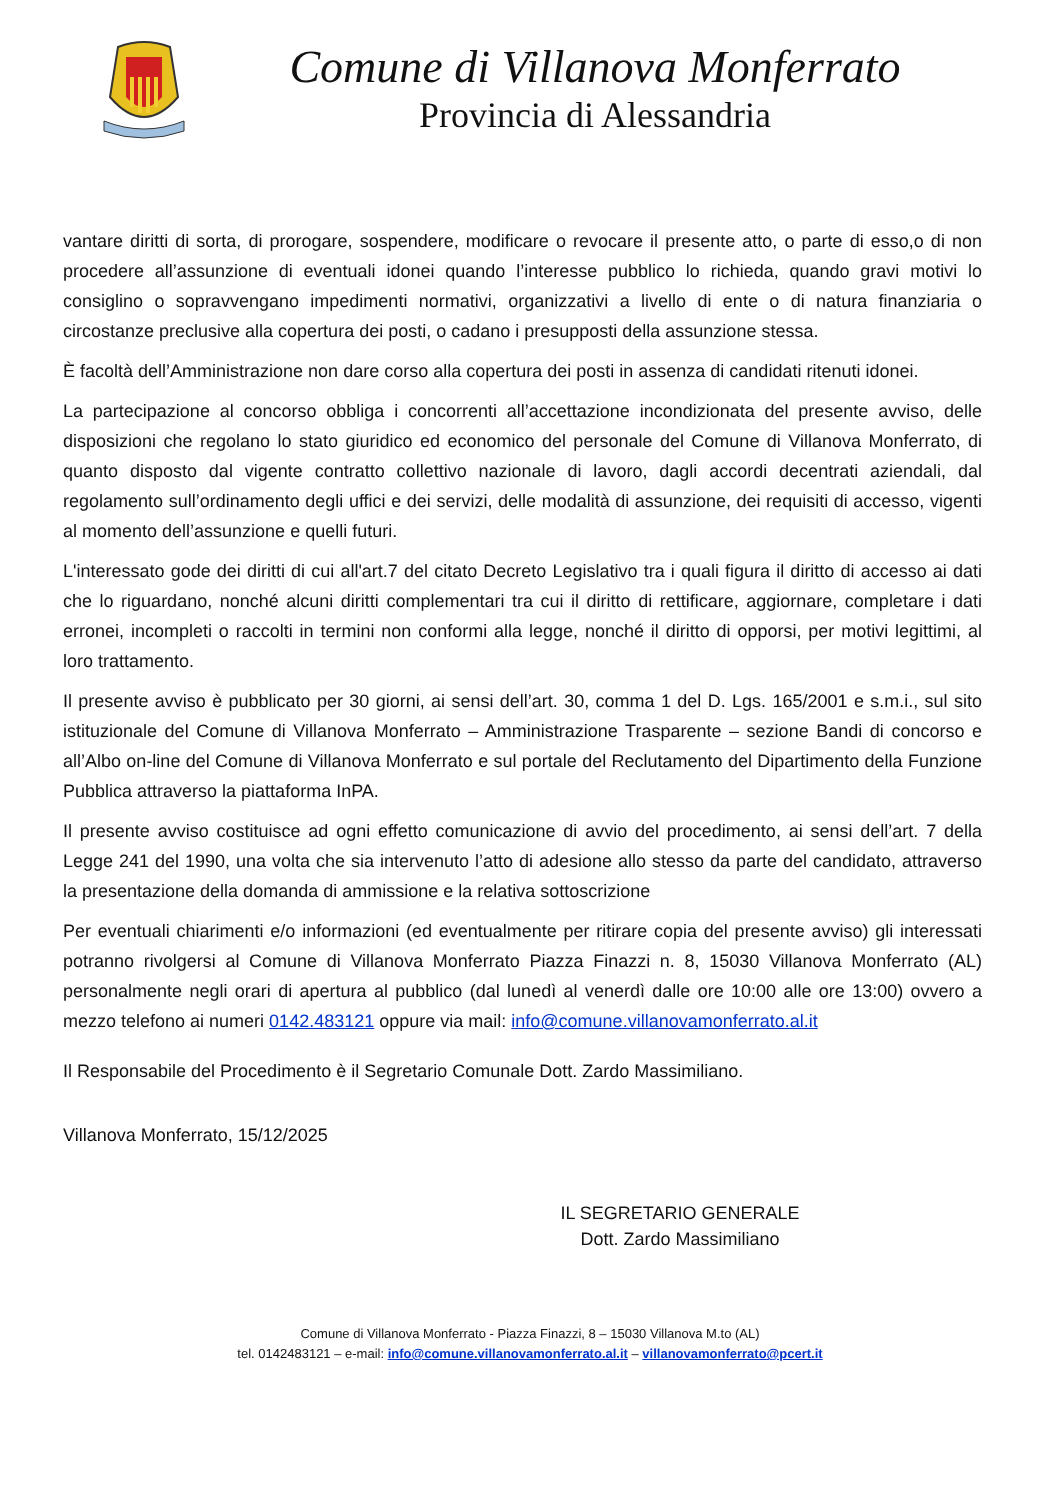Comune di Villanova Monferrato
Provincia di Alessandria
vantare diritti di sorta, di prorogare, sospendere, modificare o revocare il presente atto, o parte di esso,o di non procedere all’assunzione di eventuali idonei quando l’interesse pubblico lo richieda, quando gravi motivi lo consiglino o sopravvengano impedimenti normativi, organizzativi a livello di ente o di natura finanziaria o circostanze preclusive alla copertura dei posti, o cadano i presupposti della assunzione stessa.
È facoltà dell’Amministrazione non dare corso alla copertura dei posti in assenza di candidati ritenuti idonei.
La partecipazione al concorso obbliga i concorrenti all’accettazione incondizionata del presente avviso, delle disposizioni che regolano lo stato giuridico ed economico del personale del Comune di Villanova Monferrato, di quanto disposto dal vigente contratto collettivo nazionale di lavoro, dagli accordi decentrati aziendali, dal regolamento sull’ordinamento degli uffici e dei servizi, delle modalità di assunzione, dei requisiti di accesso, vigenti al momento dell’assunzione e quelli futuri.
L'interessato gode dei diritti di cui all'art.7 del citato Decreto Legislativo tra i quali figura il diritto di accesso ai dati che lo riguardano, nonché alcuni diritti complementari tra cui il diritto di rettificare, aggiornare, completare i dati erronei, incompleti o raccolti in termini non conformi alla legge, nonché il diritto di opporsi, per motivi legittimi, al loro trattamento.
Il presente avviso è pubblicato per 30 giorni, ai sensi dell’art. 30, comma 1 del D. Lgs. 165/2001 e s.m.i., sul sito istituzionale del Comune di Villanova Monferrato – Amministrazione Trasparente – sezione Bandi di concorso e all’Albo on-line del Comune di Villanova Monferrato e sul portale del Reclutamento del Dipartimento della Funzione Pubblica attraverso la piattaforma InPA.
Il presente avviso costituisce ad ogni effetto comunicazione di avvio del procedimento, ai sensi dell’art. 7 della Legge 241 del 1990, una volta che sia intervenuto l’atto di adesione allo stesso da parte del candidato, attraverso la presentazione della domanda di ammissione e la relativa sottoscrizione
Per eventuali chiarimenti e/o informazioni (ed eventualmente per ritirare copia del presente avviso) gli interessati potranno rivolgersi al Comune di Villanova Monferrato Piazza Finazzi n. 8, 15030 Villanova Monferrato (AL) personalmente negli orari di apertura al pubblico (dal lunedì al venerdì dalle ore 10:00 alle ore 13:00) ovvero a mezzo telefono ai numeri 0142.483121 oppure via mail: info@comune.villanovamonferrato.al.it
Il Responsabile del Procedimento è il Segretario Comunale Dott. Zardo Massimiliano.
Villanova Monferrato, 15/12/2025
IL SEGRETARIO GENERALE
Dott. Zardo Massimiliano
Comune di Villanova Monferrato - Piazza Finazzi, 8 – 15030 Villanova M.to (AL)
tel. 0142483121 – e-mail: info@comune.villanovamonferrato.al.it – villanovamonferrato@pcert.it